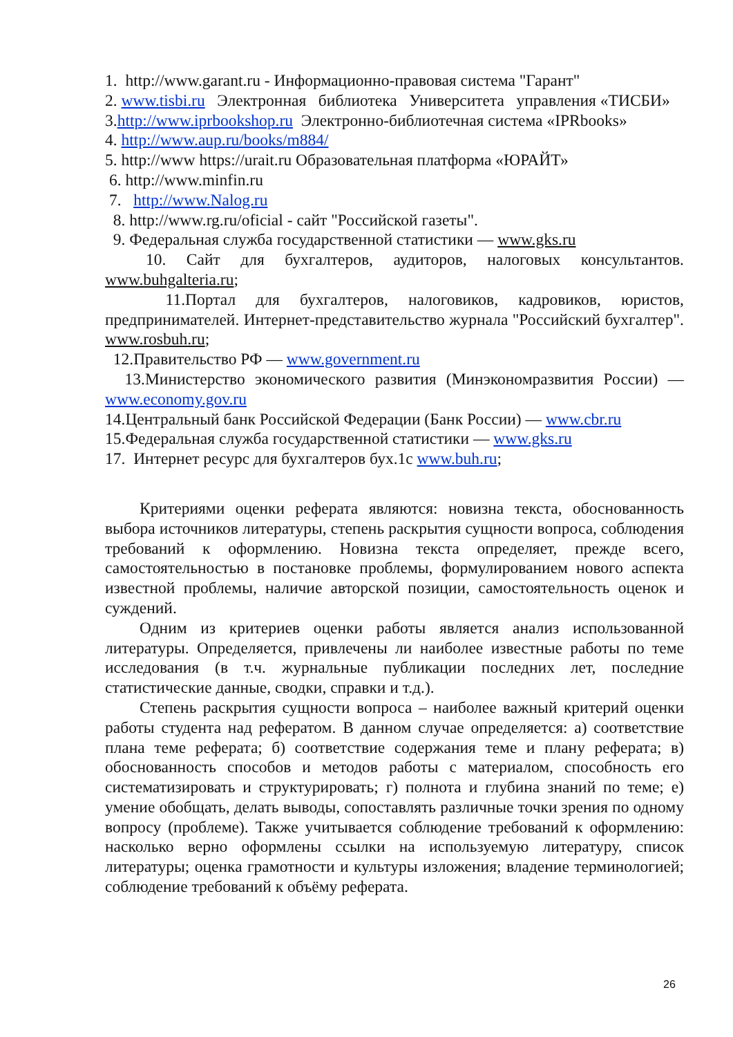1. http://www.garant.ru - Информационно-правовая система "Гарант"
2. www.tisbi.ru Электронная библиотека Университета управления «ТИСБИ»
3.http://www.iprbookshop.ru Электронно-библиотечная система «IPRbooks»
4. http://www.aup.ru/books/m884/
5. http://www https://urait.ru Образовательная платформа «ЮРАЙТ»
6. http://www.minfin.ru
7. http://www.Nalog.ru
8. http://www.rg.ru/oficial - сайт "Российской газеты".
9. Федеральная служба государственной статистики — www.gks.ru
10. Сайт для бухгалтеров, аудиторов, налоговых консультантов. www.buhgalteria.ru;
11.Портал для бухгалтеров, налоговиков, кадровиков, юристов, предпринимателей. Интернет-представительство журнала "Российский бухгалтер". www.rosbuh.ru;
12.Правительство РФ — www.government.ru
13.Министерство экономического развития (Минэкономразвития России) — www.economy.gov.ru
14.Центральный банк Российской Федерации (Банк России) — www.cbr.ru
15.Федеральная служба государственной статистики — www.gks.ru
17. Интернет ресурс для бухгалтеров бух.1с www.buh.ru;
Критериями оценки реферата являются: новизна текста, обоснованность выбора источников литературы, степень раскрытия сущности вопроса, соблюдения требований к оформлению. Новизна текста определяет, прежде всего, самостоятельностью в постановке проблемы, формулированием нового аспекта известной проблемы, наличие авторской позиции, самостоятельность оценок и суждений.
Одним из критериев оценки работы является анализ использованной литературы. Определяется, привлечены ли наиболее известные работы по теме исследования (в т.ч. журнальные публикации последних лет, последние статистические данные, сводки, справки и т.д.).
Степень раскрытия сущности вопроса – наиболее важный критерий оценки работы студента над рефератом. В данном случае определяется: а) соответствие плана теме реферата; б) соответствие содержания теме и плану реферата; в) обоснованность способов и методов работы с материалом, способность его систематизировать и структурировать; г) полнота и глубина знаний по теме; е) умение обобщать, делать выводы, сопоставлять различные точки зрения по одному вопросу (проблеме). Также учитывается соблюдение требований к оформлению: насколько верно оформлены ссылки на используемую литературу, список литературы; оценка грамотности и культуры изложения; владение терминологией; соблюдение требований к объёму реферата.
26